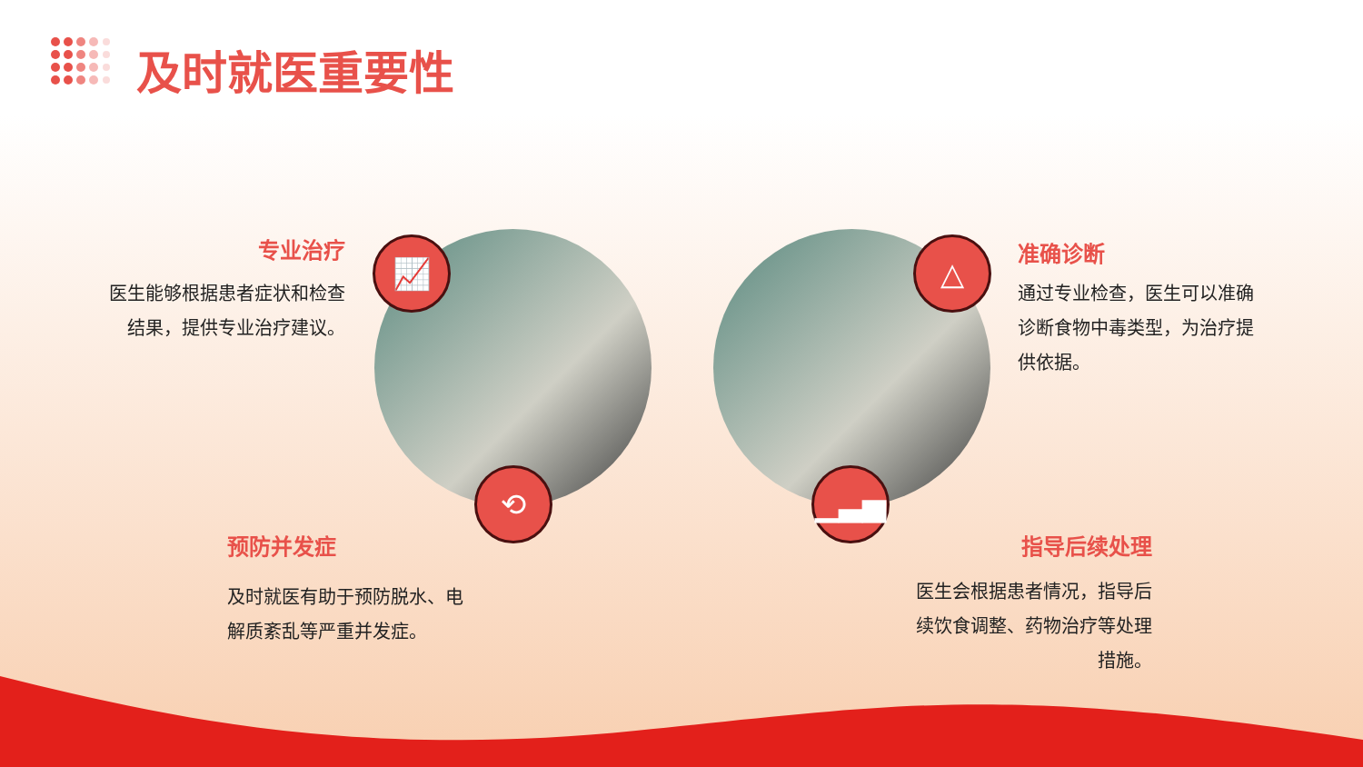及时就医重要性
专业治疗
医生能够根据患者症状和检查
结果，提供专业治疗建议。
📈
⟲
预防并发症
及时就医有助于预防脱水、电
解质紊乱等严重并发症。
△
▁▃▅
准确诊断
通过专业检查，医生可以准确
诊断食物中毒类型，为治疗提
供依据。
指导后续处理
医生会根据患者情况，指导后
续饮食调整、药物治疗等处理
措施。